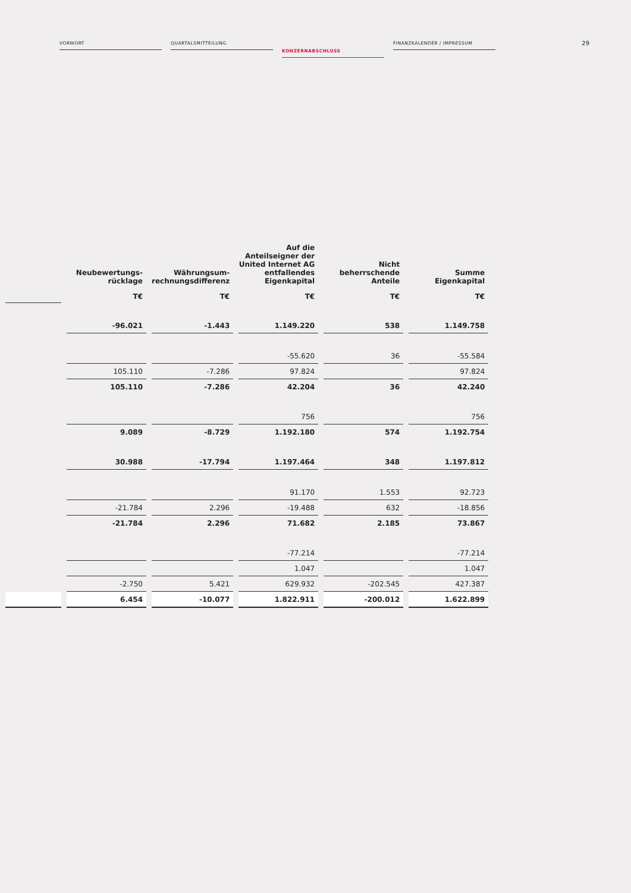VORWORT QUARTALSMITTEILUNG
KONZERNABSCHLUSS
FINANZKALENDER / IMPRESSUM
29
| | Neubewertungs- rücklage | Währungsum- rechnungsdifferenz | Auf die Anteilseigner der United Internet AG entfallendes Eigenkapital | Nicht beherrschende Anteile | Summe Eigenkapital |
| --- | --- | --- | --- | --- | --- |
| | T€ | T€ | T€ | T€ | T€ |
| | -96.021 | -1.443 | 1.149.220 | 538 | 1.149.758 |
| | | | -55.620 | 36 | -55.584 |
| | 105.110 | -7.286 | 97.824 | | 97.824 |
| | 105.110 | -7.286 | 42.204 | 36 | 42.240 |
| | | | 756 | | 756 |
| | 9.089 | -8.729 | 1.192.180 | 574 | 1.192.754 |
| | 30.988 | -17.794 | 1.197.464 | 348 | 1.197.812 |
| | | | 91.170 | 1.553 | 92.723 |
| | -21.784 | 2.296 | -19.488 | 632 | -18.856 |
| | -21.784 | 2.296 | 71.682 | 2.185 | 73.867 |
| | | | -77.214 | | -77.214 |
| | | | 1.047 | | 1.047 |
| | -2.750 | 5.421 | 629.932 | -202.545 | 427.387 |
| | 6.454 | -10.077 | 1.822.911 | -200.012 | 1.622.899 |